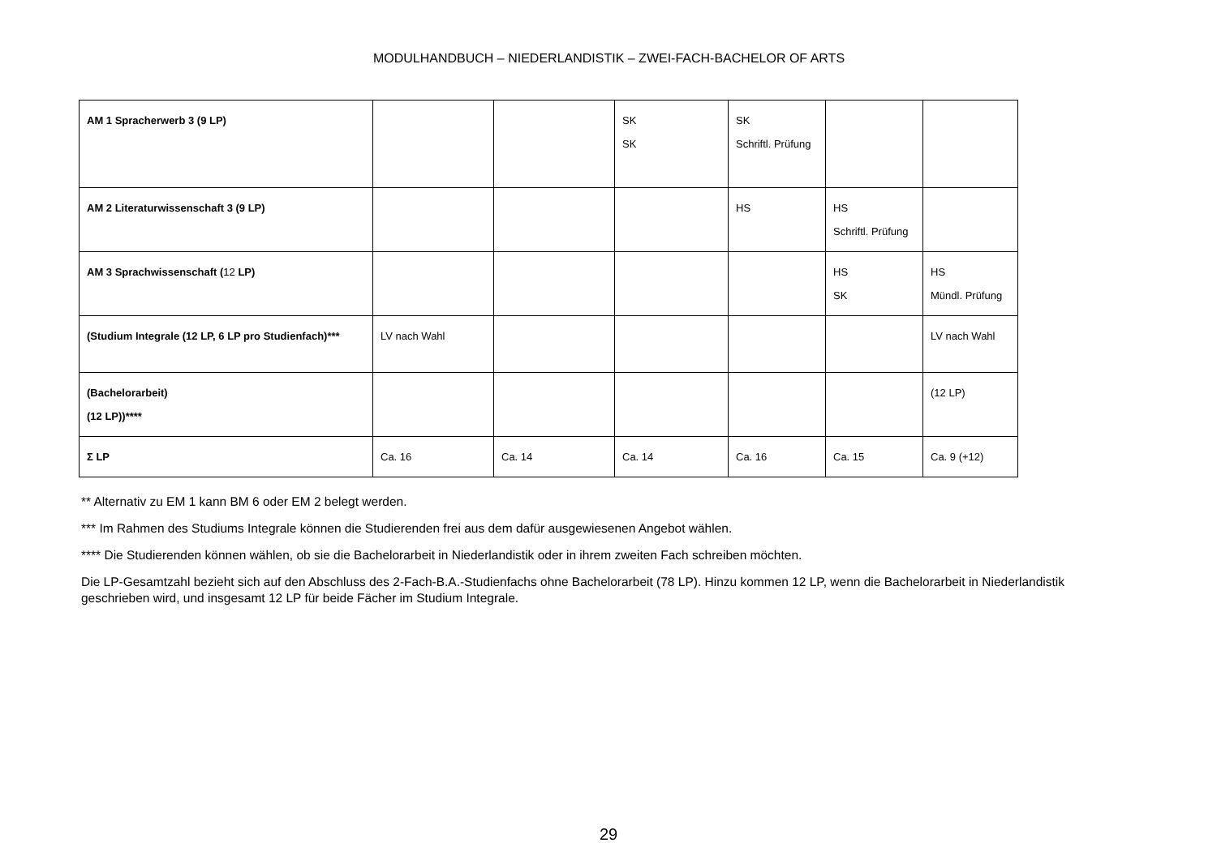MODULHANDBUCH – NIEDERLANDISTIK – ZWEI-FACH-BACHELOR OF ARTS
| AM 1 Spracherwerb 3 (9 LP) | | | SK SK | SK Schriftl. Prüfung | | |
| AM 2 Literaturwissenschaft 3 (9 LP) | | | | HS | HS Schriftl. Prüfung | |
| AM 3 Sprachwissenschaft ( 12 LP) | | | | | HS SK | HS Mündl. Prüfung |
| (Studium Integrale (12 LP, 6 LP pro Studienfach)*** | LV nach Wahl | | | | | LV nach Wahl |
| (Bachelorarbeit) (12 LP))**** | | | | | | (12 LP) |
| Σ LP | Ca. 16 | Ca. 14 | Ca. 14 | Ca. 16 | Ca. 15 | Ca. 9 (+12) |
** Alternativ zu EM 1 kann BM 6 oder EM 2 belegt werden.
*** Im Rahmen des Studiums Integrale können die Studierenden frei aus dem dafür ausgewiesenen Angebot wählen.
**** Die Studierenden können wählen, ob sie die Bachelorarbeit in Niederlandistik oder in ihrem zweiten Fach schreiben möchten.
Die LP-Gesamtzahl bezieht sich auf den Abschluss des 2-Fach-B.A.-Studienfachs ohne Bachelorarbeit (78 LP). Hinzu kommen 12 LP, wenn die Bachelorarbeit in Niederlandistik geschrieben wird, und insgesamt 12 LP für beide Fächer im Studium Integrale.
29